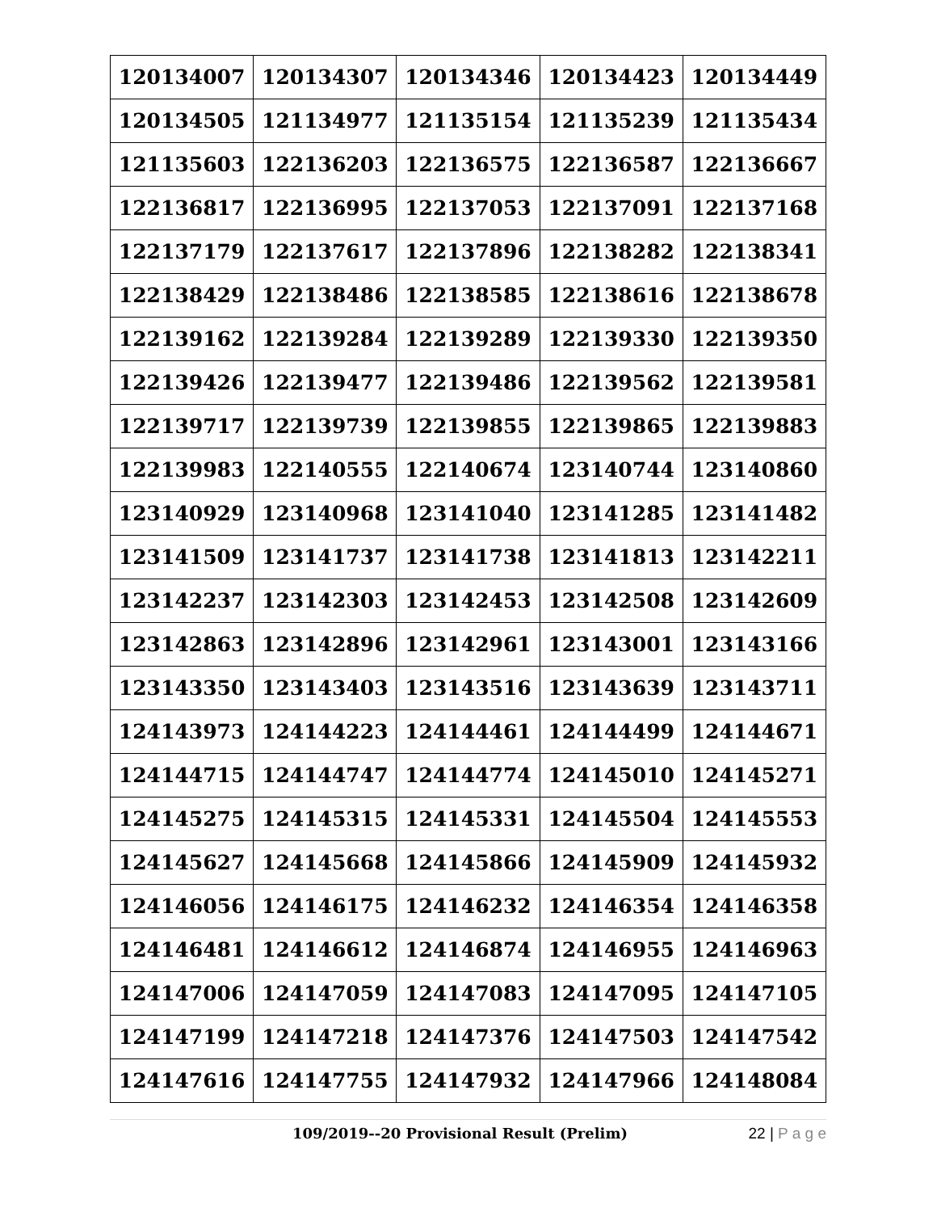| 120134007 | 120134307 | 120134346 | 120134423 | 120134449 |
| 120134505 | 121134977 | 121135154 | 121135239 | 121135434 |
| 121135603 | 122136203 | 122136575 | 122136587 | 122136667 |
| 122136817 | 122136995 | 122137053 | 122137091 | 122137168 |
| 122137179 | 122137617 | 122137896 | 122138282 | 122138341 |
| 122138429 | 122138486 | 122138585 | 122138616 | 122138678 |
| 122139162 | 122139284 | 122139289 | 122139330 | 122139350 |
| 122139426 | 122139477 | 122139486 | 122139562 | 122139581 |
| 122139717 | 122139739 | 122139855 | 122139865 | 122139883 |
| 122139983 | 122140555 | 122140674 | 123140744 | 123140860 |
| 123140929 | 123140968 | 123141040 | 123141285 | 123141482 |
| 123141509 | 123141737 | 123141738 | 123141813 | 123142211 |
| 123142237 | 123142303 | 123142453 | 123142508 | 123142609 |
| 123142863 | 123142896 | 123142961 | 123143001 | 123143166 |
| 123143350 | 123143403 | 123143516 | 123143639 | 123143711 |
| 124143973 | 124144223 | 124144461 | 124144499 | 124144671 |
| 124144715 | 124144747 | 124144774 | 124145010 | 124145271 |
| 124145275 | 124145315 | 124145331 | 124145504 | 124145553 |
| 124145627 | 124145668 | 124145866 | 124145909 | 124145932 |
| 124146056 | 124146175 | 124146232 | 124146354 | 124146358 |
| 124146481 | 124146612 | 124146874 | 124146955 | 124146963 |
| 124147006 | 124147059 | 124147083 | 124147095 | 124147105 |
| 124147199 | 124147218 | 124147376 | 124147503 | 124147542 |
| 124147616 | 124147755 | 124147932 | 124147966 | 124148084 |
109/2019--20 Provisional Result (Prelim) 22 | P a g e